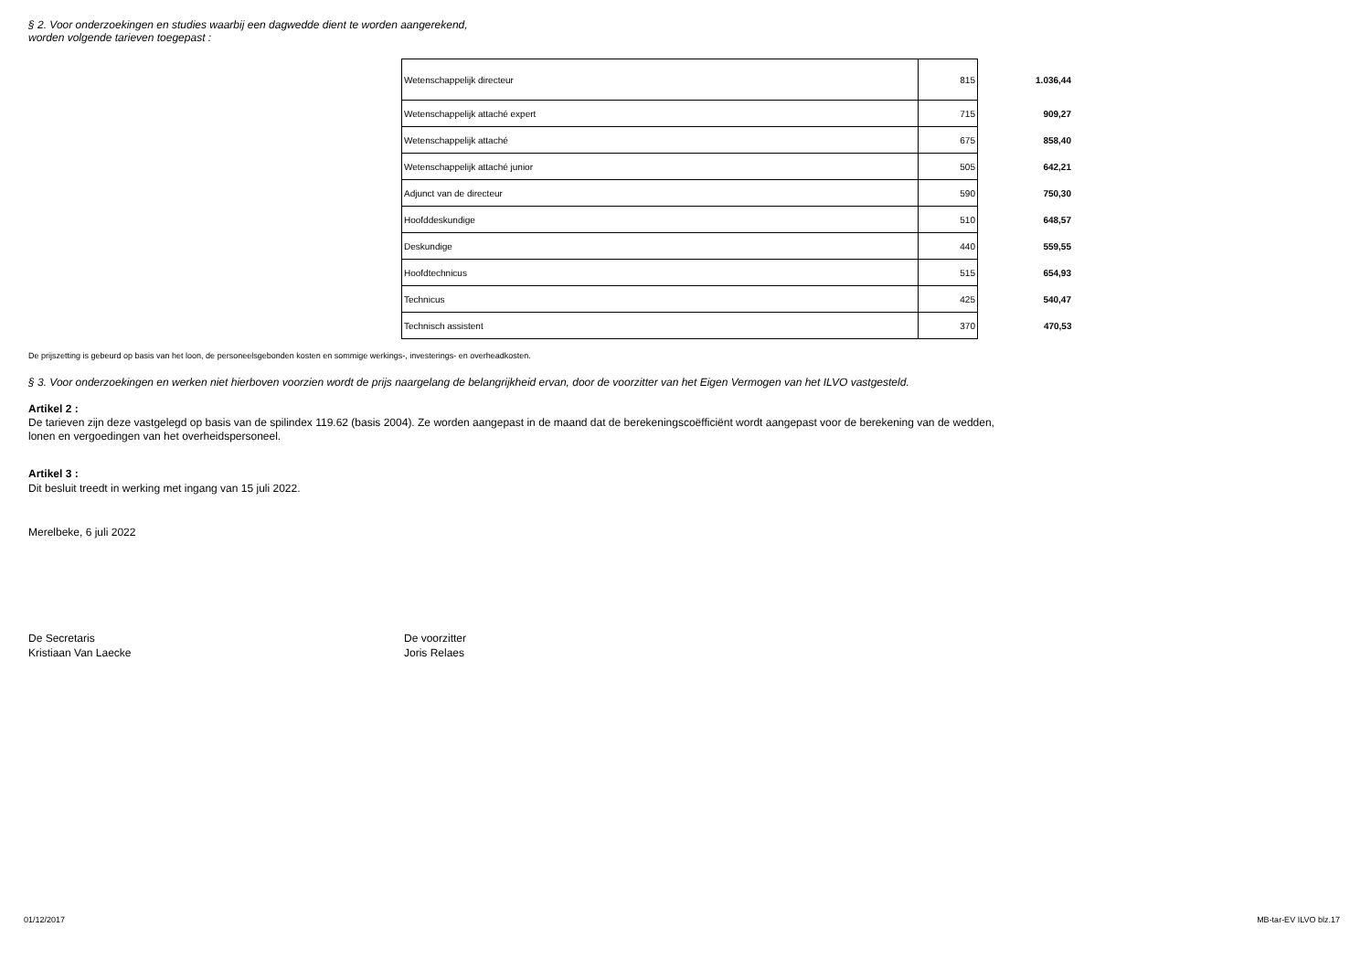§ 2. Voor onderzoekingen en studies waarbij een dagwedde dient te worden aangerekend,
worden volgende tarieven toegepast :
| Wetenschappelijk directeur | 815 | 1.036,44 |
| Wetenschappelijk attaché expert | 715 | 909,27 |
| Wetenschappelijk attaché | 675 | 858,40 |
| Wetenschappelijk attaché junior | 505 | 642,21 |
| Adjunct van de directeur | 590 | 750,30 |
| Hoofddeskundige | 510 | 648,57 |
| Deskundige | 440 | 559,55 |
| Hoofdtechnicus | 515 | 654,93 |
| Technicus | 425 | 540,47 |
| Technisch assistent | 370 | 470,53 |
De prijszetting is gebeurd op basis van het loon, de personeelsgebonden kosten en sommige werkings-, investerings- en overheadkosten.
§ 3. Voor onderzoekingen en werken niet hierboven voorzien wordt de prijs naargelang de belangrijkheid ervan, door de voorzitter van het Eigen Vermogen van het ILVO vastgesteld.
Artikel 2 :
De tarieven zijn deze vastgelegd op basis van de spilindex 119.62 (basis 2004). Ze worden aangepast in de maand dat de berekeningscoëfficiënt wordt aangepast voor de berekening van de wedden,
lonen en vergoedingen van het overheidspersoneel.
Artikel 3 :
Dit besluit treedt in werking met ingang van 15 juli 2022.
Merelbeke, 6 juli 2022
De Secretaris
Kristiaan Van Laecke
De voorzitter
Joris Relaes
01/12/2017 MB-tar-EV ILVO blz.17